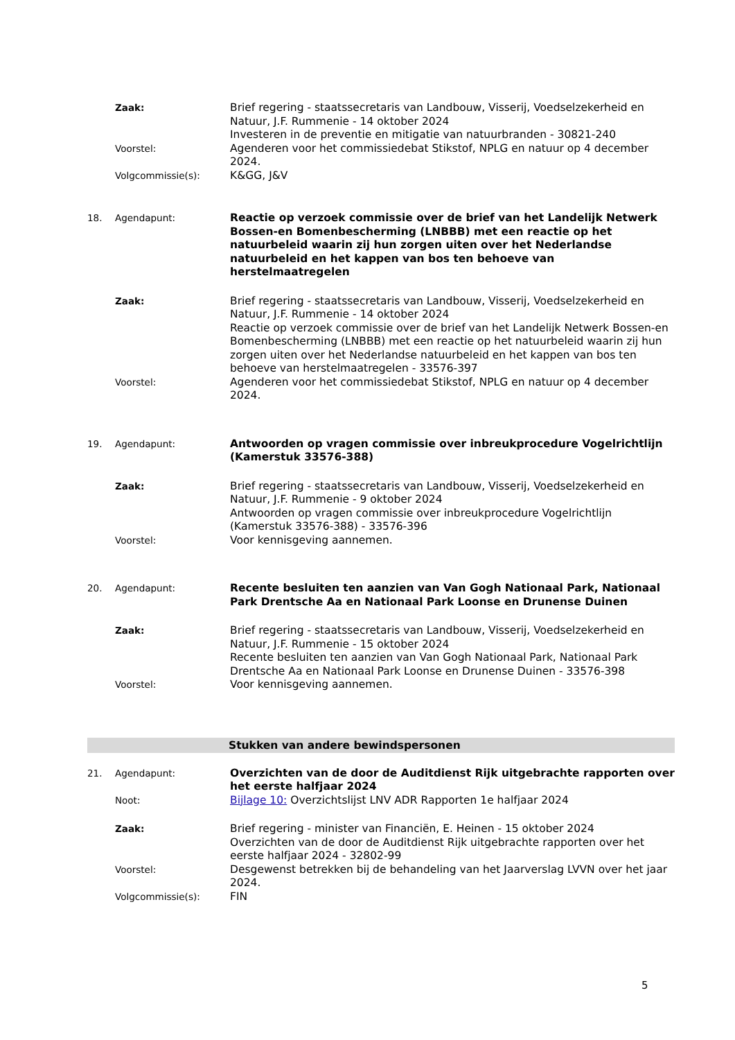Zaak: Brief regering - staatssecretaris van Landbouw, Visserij, Voedselzekerheid en Natuur, J.F. Rummenie - 14 oktober 2024
Investeren in de preventie en mitigatie van natuurbranden - 30821-240
Voorstel: Agenderen voor het commissiedebat Stikstof, NPLG en natuur op 4 december 2024.
Volgcommissie(s): K&GG, J&V
18. Agendapunt: Reactie op verzoek commissie over de brief van het Landelijk Netwerk Bossen-en Bomenbescherming (LNBBB) met een reactie op het natuurbeleid waarin zij hun zorgen uiten over het Nederlandse natuurbeleid en het kappen van bos ten behoeve van herstelmaatregelen
Zaak: Brief regering - staatssecretaris van Landbouw, Visserij, Voedselzekerheid en Natuur, J.F. Rummenie - 14 oktober 2024
Reactie op verzoek commissie over de brief van het Landelijk Netwerk Bossen-en Bomenbescherming (LNBBB) met een reactie op het natuurbeleid waarin zij hun zorgen uiten over het Nederlandse natuurbeleid en het kappen van bos ten behoeve van herstelmaatregelen - 33576-397
Voorstel: Agenderen voor het commissiedebat Stikstof, NPLG en natuur op 4 december 2024.
19. Agendapunt: Antwoorden op vragen commissie over inbreukprocedure Vogelrichtlijn (Kamerstuk 33576-388)
Zaak: Brief regering - staatssecretaris van Landbouw, Visserij, Voedselzekerheid en Natuur, J.F. Rummenie - 9 oktober 2024
Antwoorden op vragen commissie over inbreukprocedure Vogelrichtlijn (Kamerstuk 33576-388) - 33576-396
Voorstel: Voor kennisgeving aannemen.
20. Agendapunt: Recente besluiten ten aanzien van Van Gogh Nationaal Park, Nationaal Park Drentsche Aa en Nationaal Park Loonse en Drunense Duinen
Zaak: Brief regering - staatssecretaris van Landbouw, Visserij, Voedselzekerheid en Natuur, J.F. Rummenie - 15 oktober 2024
Recente besluiten ten aanzien van Van Gogh Nationaal Park, Nationaal Park Drentsche Aa en Nationaal Park Loonse en Drunense Duinen - 33576-398
Voorstel: Voor kennisgeving aannemen.
Stukken van andere bewindspersonen
21. Agendapunt: Overzichten van de door de Auditdienst Rijk uitgebrachte rapporten over het eerste halfjaar 2024
Noot: Bijlage 10: Overzichtslijst LNV ADR Rapporten 1e halfjaar 2024
Zaak: Brief regering - minister van Financiën, E. Heinen - 15 oktober 2024
Overzichten van de door de Auditdienst Rijk uitgebrachte rapporten over het eerste halfjaar 2024 - 32802-99
Voorstel: Desgewenst betrekken bij de behandeling van het Jaarverslag LVVN over het jaar 2024.
Volgcommissie(s): FIN
5